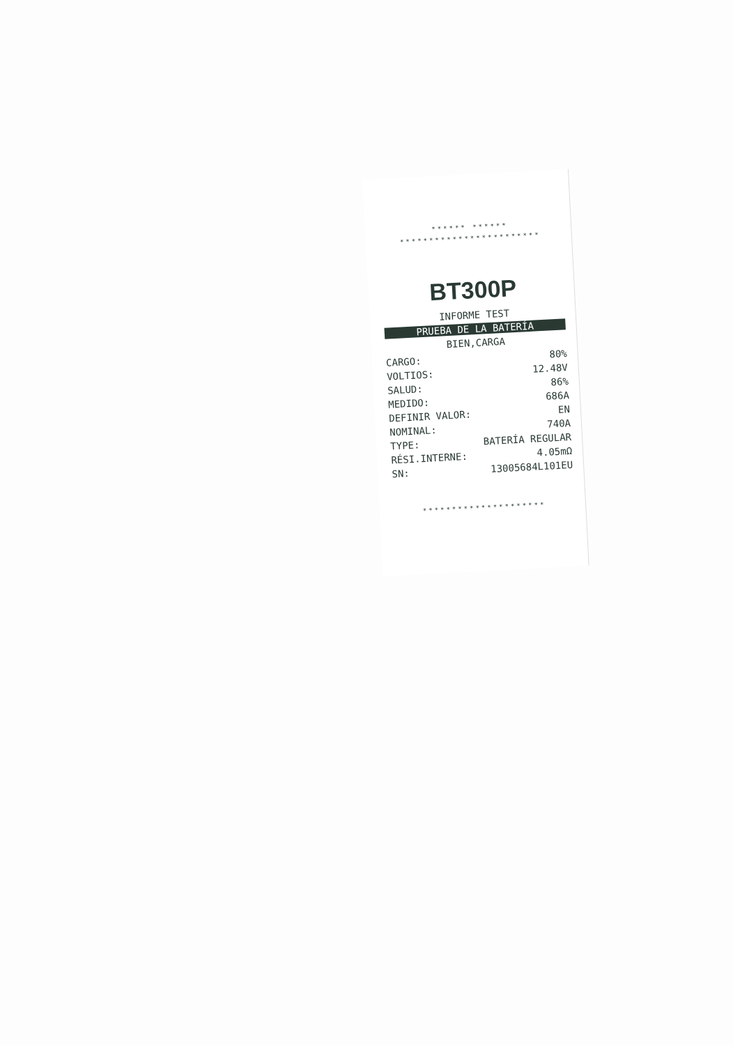****** ******
************************
BT300P
INFORME TEST
PRUEBA DE LA BATERÍA
BIEN,CARGA
| CARGO: | 80% |
| VOLTIOS: | 12.48V |
| SALUD: | 86% |
| MEDIDO: | 686A |
| DEFINIR VALOR: | EN |
| NOMINAL: | 740A |
| TYPE: | BATERÍA REGULAR |
| RÉSI.INTERNE: | 4.05mΩ |
| SN: | 13005684L101EU |
*********************